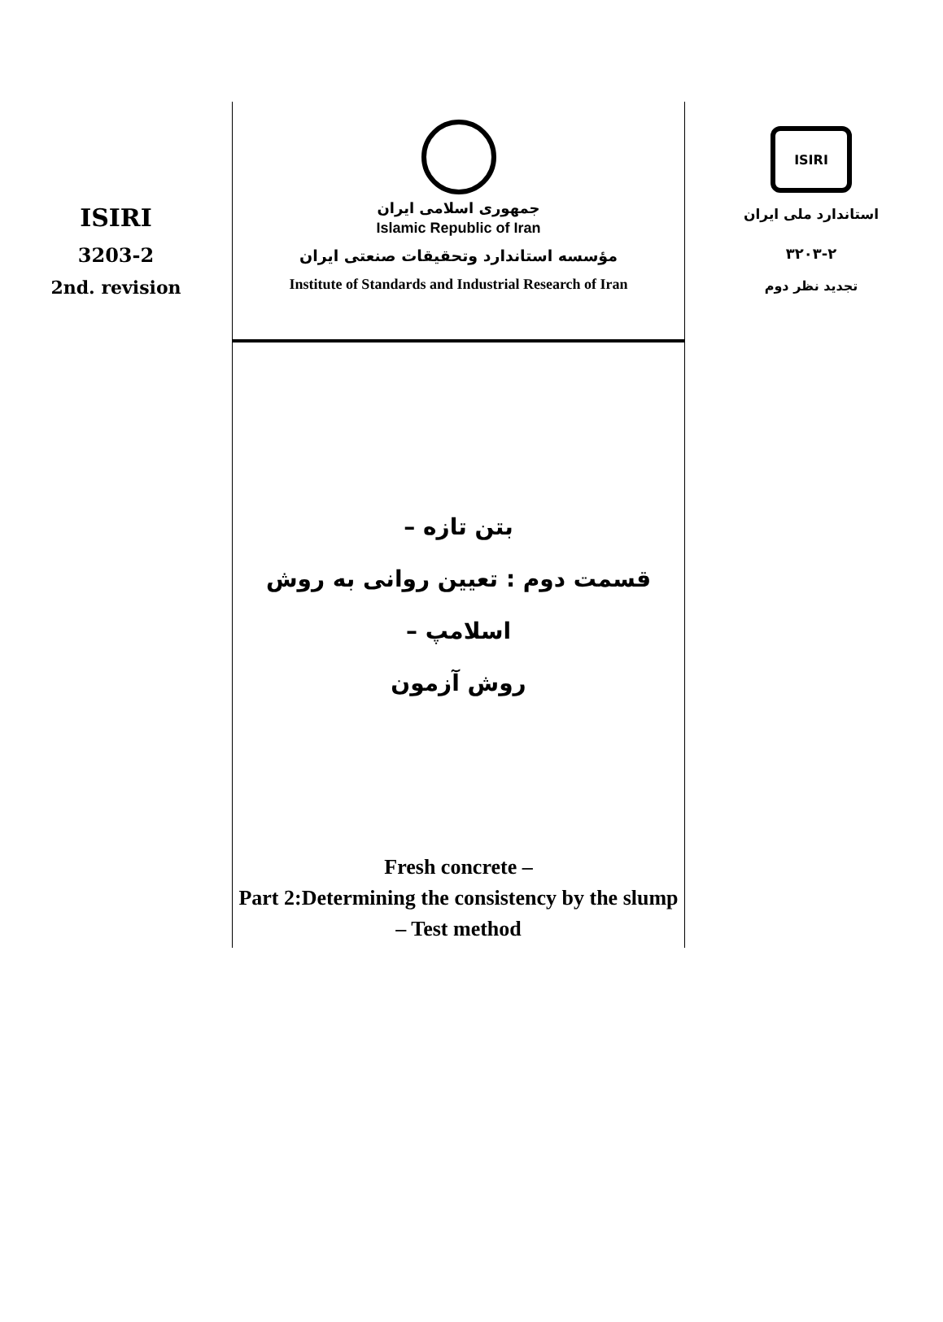ISIRI
3203-2
2nd. revision
جمهوری اسلامی ایران
Islamic Republic of Iran
مؤسسه استاندارد وتحقیقات صنعتی ایران
Institute of Standards and Industrial Research of Iran
بتن تازه –
قسمت دوم : تعیین روانی به روش اسلامپ –
روش آزمون
Fresh concrete –
Part 2:Determining the consistency by the slump – Test method
ISIRI
استاندارد ملی ایران
۳۲۰۳-۲
تجدید نظر دوم